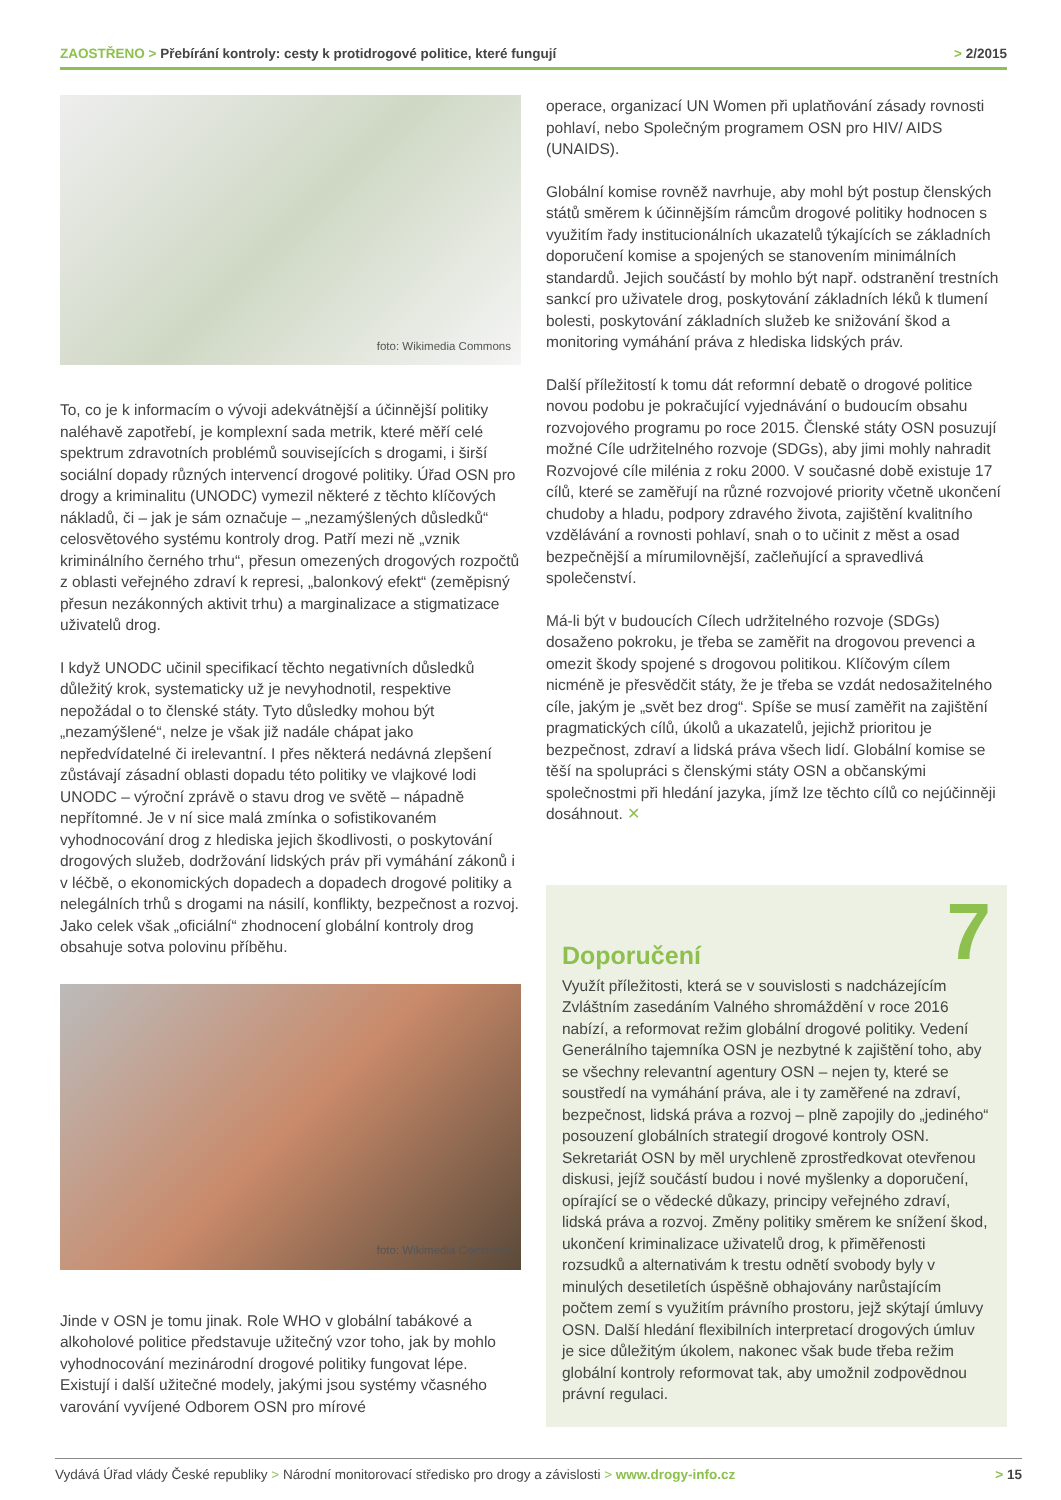ZAOSTŘENO > Přebírání kontroly: cesty k protidrogové politice, které fungují > 2/2015
foto: Wikimedia Commons
To, co je k informacím o vývoji adekvátnější a účinnější politiky naléhavě zapotřebí, je komplexní sada metrik, které měří celé spektrum zdravotních problémů souvisejících s drogami, i širší sociální dopady různých intervencí drogové politiky. Úřad OSN pro drogy a kriminalitu (UNODC) vymezil některé z těchto klíčových nákladů, či – jak je sám označuje – „nezamýšlených důsledků“ celosvětového systému kontroly drog. Patří mezi ně „vznik kriminálního černého trhu“, přesun omezených drogových rozpočtů z oblasti veřejného zdraví k represi, „balonkový efekt“ (zeměpisný přesun nezákonných aktivit trhu) a marginalizace a stigmatizace uživatelů drog.
I když UNODC učinil specifikací těchto negativních důsledků důležitý krok, systematicky už je nevyhodnotil, respektive nepožádal o to členské státy. Tyto důsledky mohou být „nezamýšlené“, nelze je však již nadále chápat jako nepředvídatelné či irelevantní. I přes některá nedávná zlepšení zůstávají zásadní oblasti dopadu této politiky ve vlajkové lodi UNODC – výroční zprávě o stavu drog ve světě – nápadně nepřítomné. Je v ní sice malá zmínka o sofistikovaném vyhodnocování drog z hlediska jejich škodlivosti, o poskytování drogových služeb, dodržování lidských práv při vymáhání zákonů i v léčbě, o ekonomických dopadech a dopadech drogové politiky a nelegálních trhů s drogami na násilí, konflikty, bezpečnost a rozvoj. Jako celek však „oficiální“ zhodnocení globální kontroly drog obsahuje sotva polovinu příběhu.
foto: Wikimedia Commons
Jinde v OSN je tomu jinak. Role WHO v globální tabákové a alkoholové politice představuje užitečný vzor toho, jak by mohlo vyhodnocování mezinárodní drogové politiky fungovat lépe. Existují i další užitečné modely, jakými jsou systémy včasného varování vyvíjené Odborem OSN pro mírové
operace, organizací UN Women při uplatňování zásady rovnosti pohlaví, nebo Společným programem OSN pro HIV/ AIDS (UNAIDS).
Globální komise rovněž navrhuje, aby mohl být postup členských států směrem k účinnějším rámcům drogové politiky hodnocen s využitím řady institucionálních ukazatelů týkajících se základních doporučení komise a spojených se stanovením minimálních standardů. Jejich součástí by mohlo být např. odstranění trestních sankcí pro uživatele drog, poskytování základních léků k tlumení bolesti, poskytování základních služeb ke snižování škod a monitoring vymáhání práva z hlediska lidských práv.
Další příležitostí k tomu dát reformní debatě o drogové politice novou podobu je pokračující vyjednávání o budoucím obsahu rozvojového programu po roce 2015. Členské státy OSN posuzují možné Cíle udržitelného rozvoje (SDGs), aby jimi mohly nahradit Rozvojové cíle milénia z roku 2000. V současné době existuje 17 cílů, které se zaměřují na různé rozvojové priority včetně ukončení chudoby a hladu, podpory zdravého života, zajištění kvalitního vzdělávání a rovnosti pohlaví, snah o to učinit z měst a osad bezpečnější a mírumilovnější, začleňující a spravedlivá společenství.
Má-li být v budoucích Cílech udržitelného rozvoje (SDGs) dosaženo pokroku, je třeba se zaměřit na drogovou prevenci a omezit škody spojené s drogovou politikou. Klíčovým cílem nicméně je přesvědčit státy, že je třeba se vzdát nedosažitelného cíle, jakým je „svět bez drog“. Spíše se musí zaměřit na zajištění pragmatických cílů, úkolů a ukazatelů, jejichž prioritou je bezpečnost, zdraví a lidská práva všech lidí. Globální komise se těší na spolupráci s členskými státy OSN a občanskými společnostmi při hledání jazyka, jímž lze těchto cílů co nejúčinněji dosáhnout. ✕
Doporučení 7
Využít příležitosti, která se v souvislosti s nadcházejícím Zvláštním zasedáním Valného shromáždění v roce 2016 nabízí, a reformovat režim globální drogové politiky. Vedení Generálního tajemníka OSN je nezbytné k zajištění toho, aby se všechny relevantní agentury OSN – nejen ty, které se soustředí na vymáhání práva, ale i ty zaměřené na zdraví, bezpečnost, lidská práva a rozvoj – plně zapojily do „jediného“ posouzení globálních strategií drogové kontroly OSN. Sekretariát OSN by měl urychleně zprostředkovat otevřenou diskusi, jejíž součástí budou i nové myšlenky a doporučení, opírající se o vědecké důkazy, principy veřejného zdraví, lidská práva a rozvoj. Změny politiky směrem ke snížení škod, ukončení kriminalizace uživatelů drog, k přiměřenosti rozsudků a alternativám k trestu odnětí svobody byly v minulých desetiletích úspěšně obhajovány narůstajícím počtem zemí s využitím právního prostoru, jejž skýtají úmluvy OSN. Další hledání flexibilních interpretací drogových úmluv je sice důležitým úkolem, nakonec však bude třeba režim globální kontroly reformovat tak, aby umožnil zodpovědnou právní regulaci.
Vydává Úřad vlády České republiky > Národní monitorovací středisko pro drogy a závislosti > www.drogy-info.cz > 15